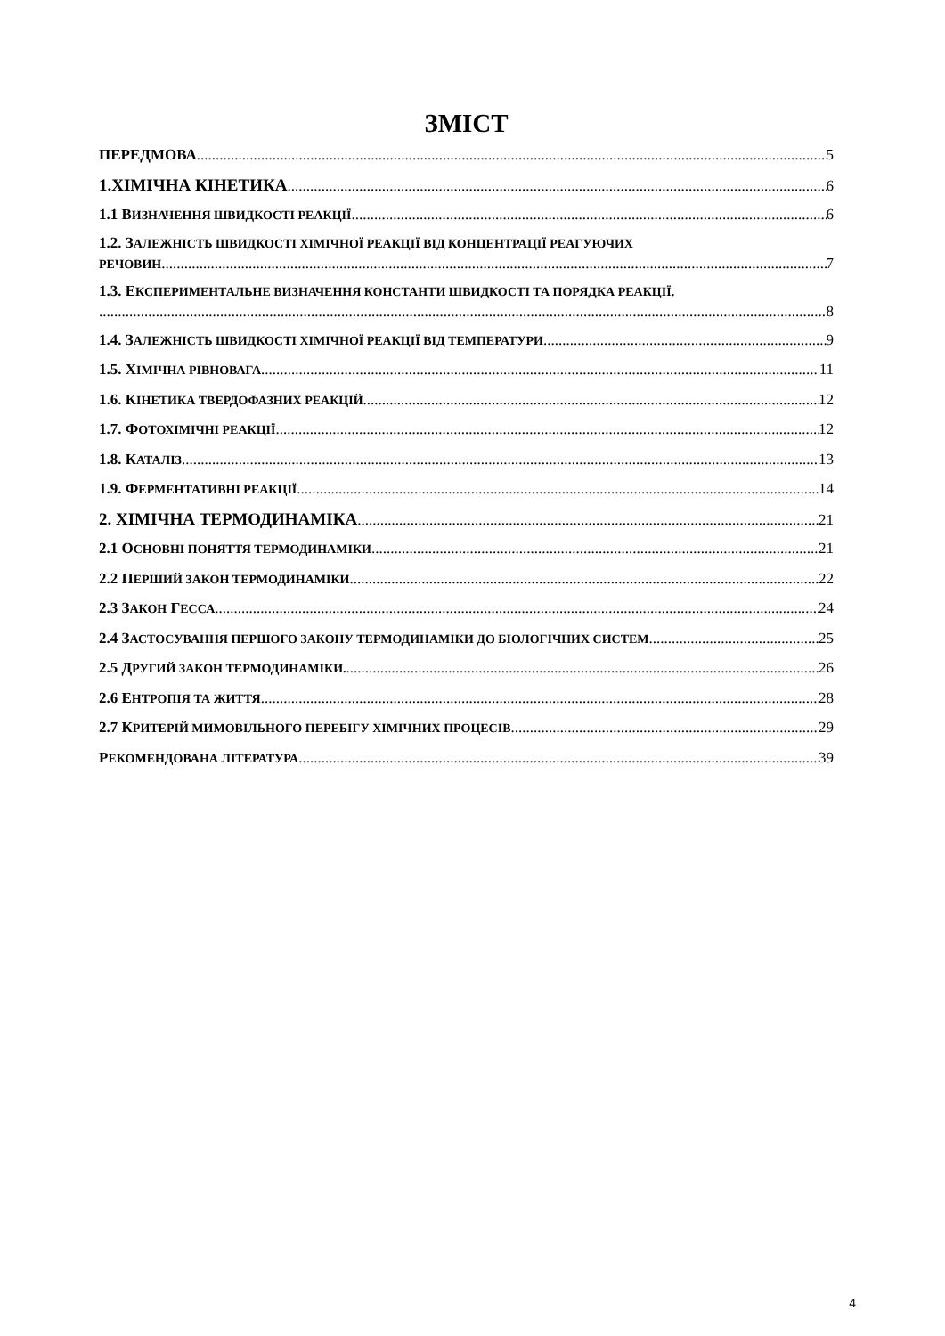ЗМІСТ
ПЕРЕДМОВА 5
1.ХІМІЧНА КІНЕТИКА 6
1.1 ВИЗНАЧЕННЯ ШВИДКОСТІ РЕАКЦІЇ 6
1.2. ЗАЛЕЖНІСТЬ ШВИДКОСТІ ХІМІЧНОЇ РЕАКЦІЇ ВІД КОНЦЕНТРАЦІЇ РЕАГУЮЧИХ
РЕЧОВИН 7
1.3. ЕКСПЕРИМЕНТАЛЬНЕ ВИЗНАЧЕННЯ КОНСТАНТИ ШВИДКОСТІ ТА ПОРЯДКА РЕАКЦІЇ.
8
1.4. ЗАЛЕЖНІСТЬ ШВИДКОСТІ ХІМІЧНОЇ РЕАКЦІЇ ВІД ТЕМПЕРАТУРИ 9
1.5. ХІМІЧНА РІВНОВАГА 11
1.6. КІНЕТИКА ТВЕРДОФАЗНИХ РЕАКЦІЙ 12
1.7. ФОТОХІМІЧНІ РЕАКЦІЇ 12
1.8. КАТАЛІЗ 13
1.9. ФЕРМЕНТАТИВНІ РЕАКЦІЇ 14
2. ХІМІЧНА ТЕРМОДИНАМІКА 21
2.1 ОСНОВНІ ПОНЯТТЯ ТЕРМОДИНАМІКИ 21
2.2 ПЕРШИЙ ЗАКОН ТЕРМОДИНАМІКИ 22
2.3 ЗАКОН ГЕССА 24
2.4 ЗАСТОСУВАННЯ ПЕРШОГО ЗАКОНУ ТЕРМОДИНАМІКИ ДО БІОЛОГІЧНИХ СИСТЕМ 25
2.5 ДРУГИЙ ЗАКОН ТЕРМОДИНАМІКИ. 26
2.6 ЕНТРОПІЯ ТА ЖИТТЯ 28
2.7 КРИТЕРІЙ МИМОВІЛЬНОГО ПЕРЕБІГУ ХІМІЧНИХ ПРОЦЕСІВ 29
РЕКОМЕНДОВАНА ЛІТЕРАТУРА 39
4